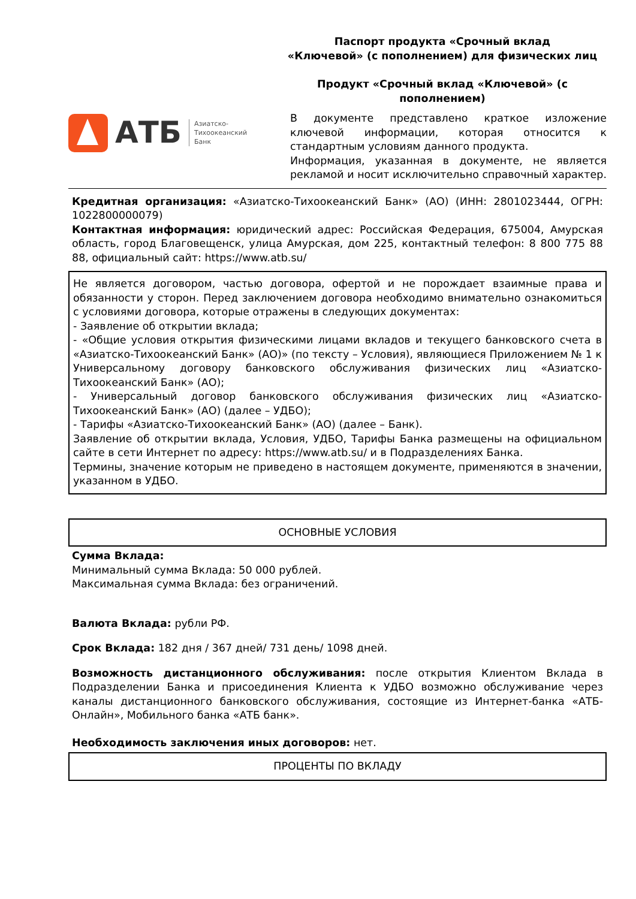АТБ
Азиатско-
Тихоокеанский
Банк
Паспорт продукта «Срочный вклад
«Ключевой» (с пополнением) для физических лиц
Продукт «Срочный вклад «Ключевой» (с
пополнением)
В документе представлено краткое изложение ключевой информации, которая относится к стандартным условиям данного продукта.
Информация, указанная в документе, не является рекламой и носит исключительно справочный характер.
Кредитная организация: «Азиатско-Тихоокеанский Банк» (АО) (ИНН: 2801023444, ОГРН: 1022800000079)
Контактная информация: юридический адрес: Российская Федерация, 675004, Амурская область, город Благовещенск, улица Амурская, дом 225, контактный телефон: 8 800 775 88 88, официальный сайт: https://www.atb.su/
Не является договором, частью договора, офертой и не порождает взаимные права и обязанности у сторон. Перед заключением договора необходимо внимательно ознакомиться с условиями договора, которые отражены в следующих документах:
- Заявление об открытии вклада;
- «Общие условия открытия физическими лицами вкладов и текущего банковского счета в «Азиатско-Тихоокеанский Банк» (АО)» (по тексту – Условия), являющиеся Приложением № 1 к Универсальному договору банковского обслуживания физических лиц «Азиатско-Тихоокеанский Банк» (АО);
- Универсальный договор банковского обслуживания физических лиц «Азиатско-Тихоокеанский Банк» (АО) (далее – УДБО);
- Тарифы «Азиатско-Тихоокеанский Банк» (АО) (далее – Банк).
Заявление об открытии вклада, Условия, УДБО, Тарифы Банка размещены на официальном сайте в сети Интернет по адресу: https://www.atb.su/ и в Подразделениях Банка.
Термины, значение которым не приведено в настоящем документе, применяются в значении, указанном в УДБО.
ОСНОВНЫЕ УСЛОВИЯ
Сумма Вклада:
Минимальный сумма Вклада: 50 000 рублей.
Максимальная сумма Вклада: без ограничений.
Валюта Вклада: рубли РФ.
Срок Вклада: 182 дня / 367 дней/ 731 день/ 1098 дней.
Возможность дистанционного обслуживания: после открытия Клиентом Вклада в Подразделении Банка и присоединения Клиента к УДБО возможно обслуживание через каналы дистанционного банковского обслуживания, состоящие из Интернет-банка «АТБ-Онлайн», Мобильного банка «АТБ банк».
Необходимость заключения иных договоров: нет.
ПРОЦЕНТЫ ПО ВКЛАДУ